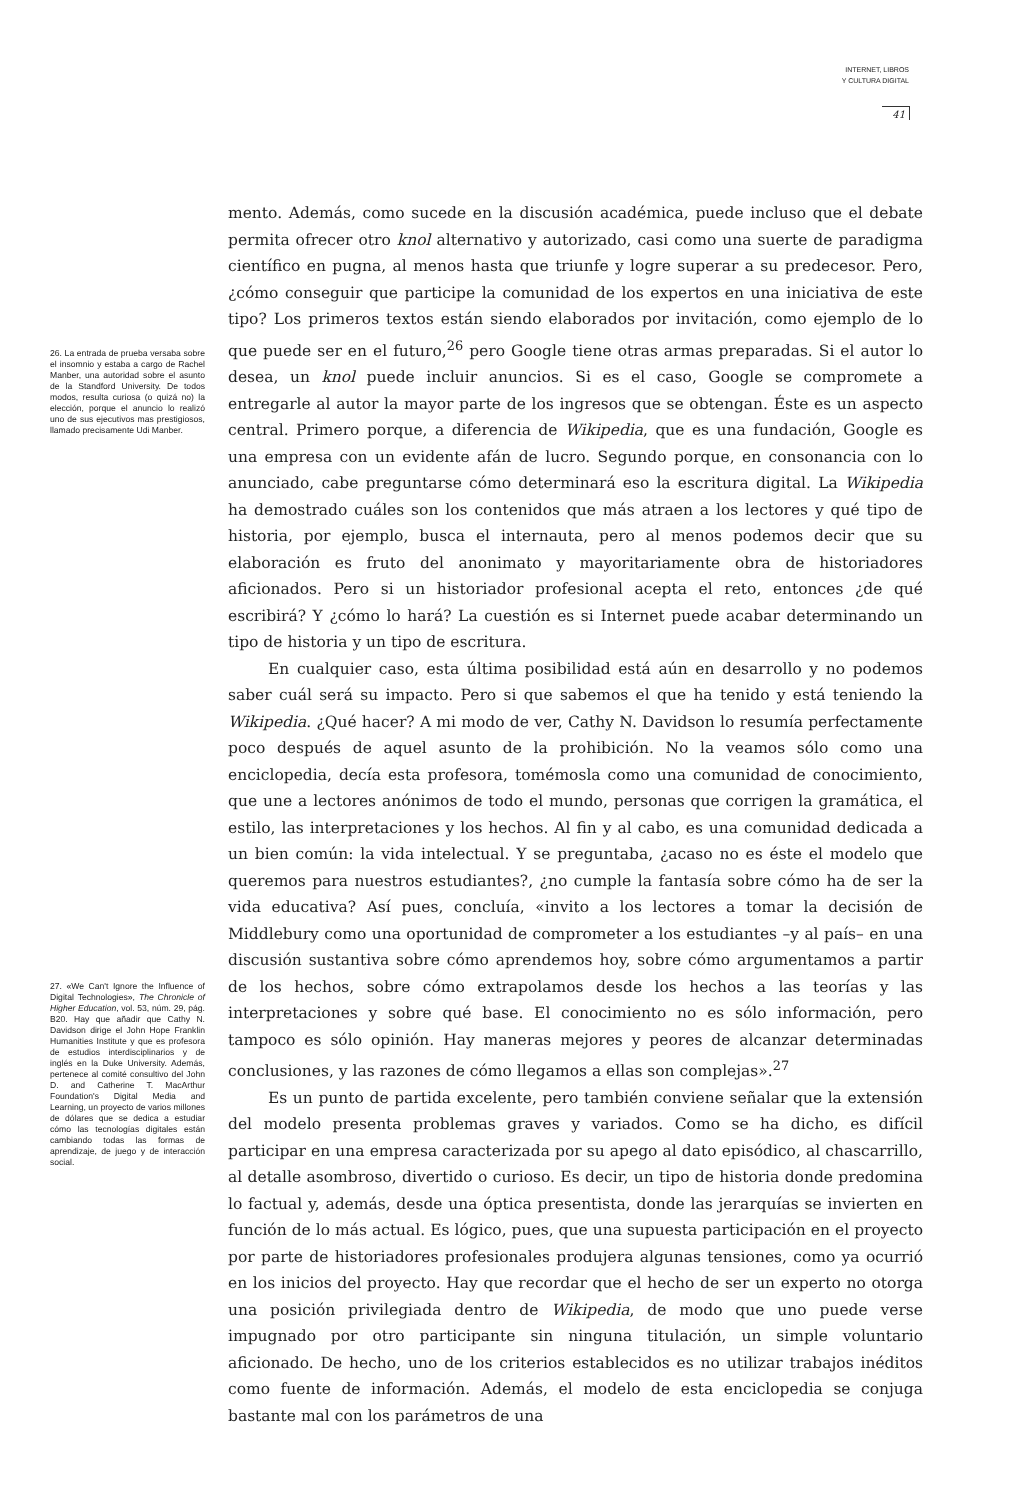INTERNET, LIBROS
Y CULTURA DIGITAL
41
26. La entrada de prueba versaba sobre el insomnio y estaba a cargo de Rachel Manber, una autoridad sobre el asunto de la Standford University. De todos modos, resulta curiosa (o quizá no) la elección, porque el anuncio lo realizó uno de sus ejecutivos mas prestigiosos, llamado precisamente Udi Manber.
27. «We Can't Ignore the Influence of Digital Technologies», The Chronicle of Higher Education, vol. 53, núm. 29, pág. B20. Hay que añadir que Cathy N. Davidson dirige el John Hope Franklin Humanities Institute y que es profesora de estudios interdisciplinarios y de inglés en la Duke University. Además, pertenece al comité consultivo del John D. and Catherine T. MacArthur Foundation's Digital Media and Learning, un proyecto de varios millones de dólares que se dedica a estudiar cómo las tecnologías digitales están cambiando todas las formas de aprendizaje, de juego y de interacción social.
mento. Además, como sucede en la discusión académica, puede incluso que el debate permita ofrecer otro knol alternativo y autorizado, casi como una suerte de paradigma científico en pugna, al menos hasta que triunfe y logre superar a su predecesor. Pero, ¿cómo conseguir que participe la comunidad de los expertos en una iniciativa de este tipo? Los primeros textos están siendo elaborados por invitación, como ejemplo de lo que puede ser en el futuro,<sup>26</sup> pero Google tiene otras armas preparadas. Si el autor lo desea, un knol puede incluir anuncios. Si es el caso, Google se compromete a entregarle al autor la mayor parte de los ingresos que se obtengan. Éste es un aspecto central. Primero porque, a diferencia de Wikipedia, que es una fundación, Google es una empresa con un evidente afán de lucro. Segundo porque, en consonancia con lo anunciado, cabe preguntarse cómo determinará eso la escritura digital. La Wikipedia ha demostrado cuáles son los contenidos que más atraen a los lectores y qué tipo de historia, por ejemplo, busca el internauta, pero al menos podemos decir que su elaboración es fruto del anonimato y mayoritariamente obra de historiadores aficionados. Pero si un historiador profesional acepta el reto, entonces ¿de qué escribirá? Y ¿cómo lo hará? La cuestión es si Internet puede acabar determinando un tipo de historia y un tipo de escritura.
En cualquier caso, esta última posibilidad está aún en desarrollo y no podemos saber cuál será su impacto. Pero si que sabemos el que ha tenido y está teniendo la Wikipedia. ¿Qué hacer? A mi modo de ver, Cathy N. Davidson lo resumía perfectamente poco después de aquel asunto de la prohibición. No la veamos sólo como una enciclopedia, decía esta profesora, tomémosla como una comunidad de conocimiento, que une a lectores anónimos de todo el mundo, personas que corrigen la gramática, el estilo, las interpretaciones y los hechos. Al fin y al cabo, es una comunidad dedicada a un bien común: la vida intelectual. Y se preguntaba, ¿acaso no es éste el modelo que queremos para nuestros estudiantes?, ¿no cumple la fantasía sobre cómo ha de ser la vida educativa? Así pues, concluía, «invito a los lectores a tomar la decisión de Middlebury como una oportunidad de comprometer a los estudiantes –y al país– en una discusión sustantiva sobre cómo aprendemos hoy, sobre cómo argumentamos a partir de los hechos, sobre cómo extrapolamos desde los hechos a las teorías y las interpretaciones y sobre qué base. El conocimiento no es sólo información, pero tampoco es sólo opinión. Hay maneras mejores y peores de alcanzar determinadas conclusiones, y las razones de cómo llegamos a ellas son complejas».<sup>27</sup>
Es un punto de partida excelente, pero también conviene señalar que la extensión del modelo presenta problemas graves y variados. Como se ha dicho, es difícil participar en una empresa caracterizada por su apego al dato episódico, al chascarrillo, al detalle asombroso, divertido o curioso. Es decir, un tipo de historia donde predomina lo factual y, además, desde una óptica presentista, donde las jerarquías se invierten en función de lo más actual. Es lógico, pues, que una supuesta participación en el proyecto por parte de historiadores profesionales produjera algunas tensiones, como ya ocurrió en los inicios del proyecto. Hay que recordar que el hecho de ser un experto no otorga una posición privilegiada dentro de Wikipedia, de modo que uno puede verse impugnado por otro participante sin ninguna titulación, un simple voluntario aficionado. De hecho, uno de los criterios establecidos es no utilizar trabajos inéditos como fuente de información. Además, el modelo de esta enciclopedia se conjuga bastante mal con los parámetros de una